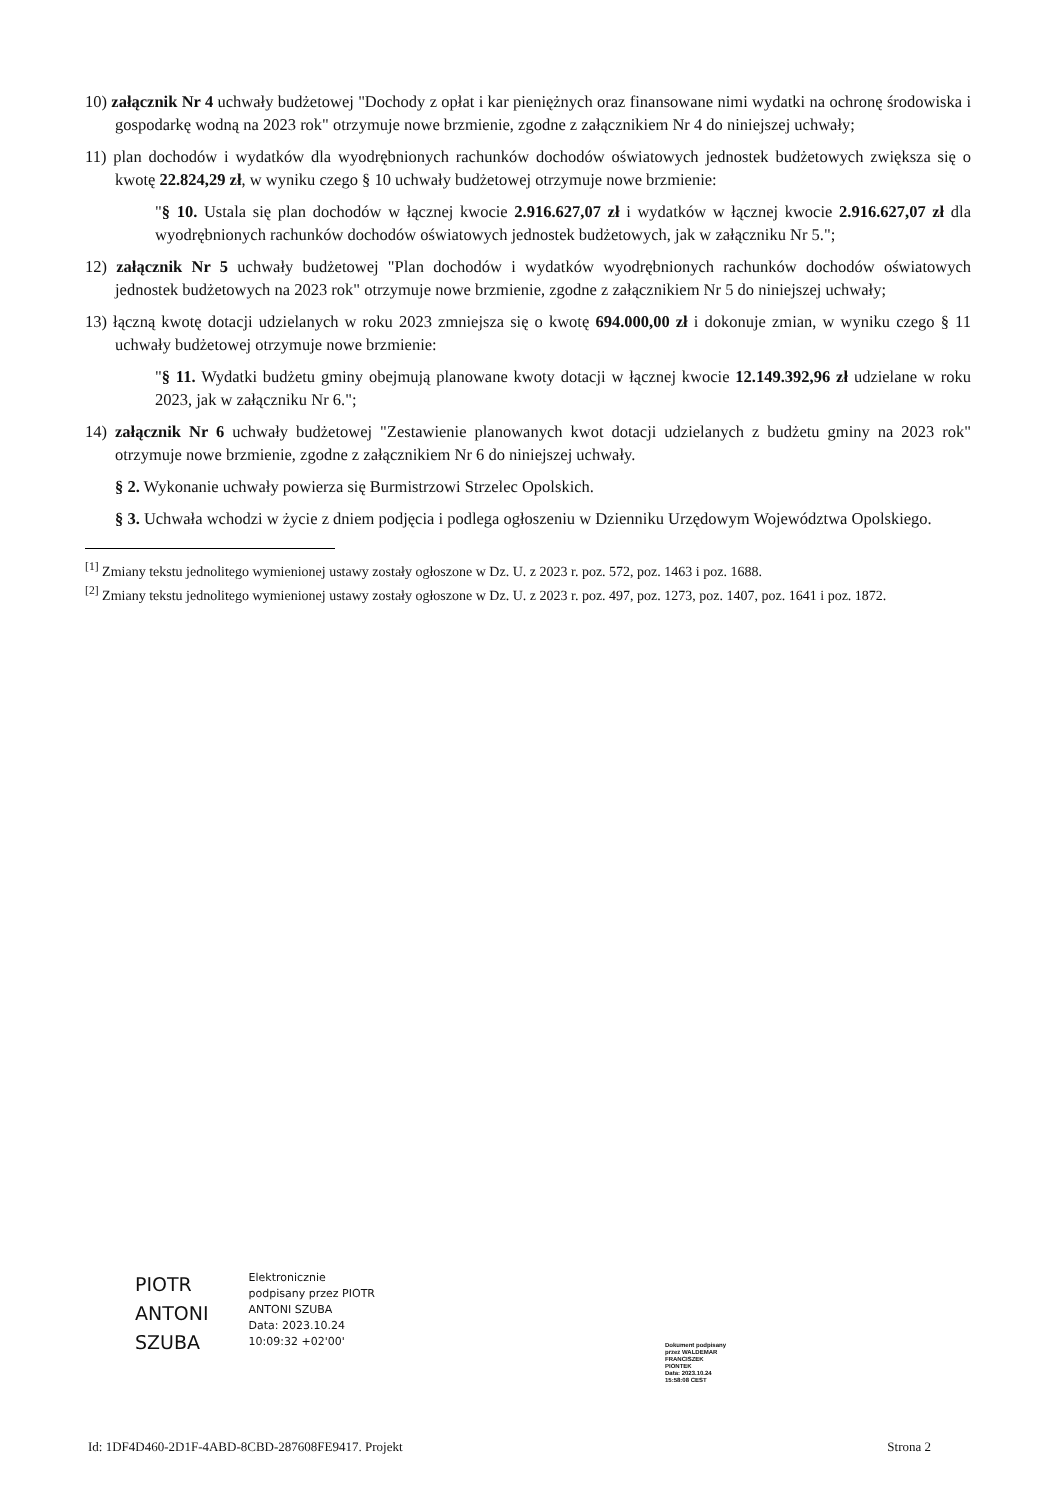10) załącznik Nr 4 uchwały budżetowej "Dochody z opłat i kar pieniężnych oraz finansowane nimi wydatki na ochronę środowiska i gospodarkę wodną na 2023 rok" otrzymuje nowe brzmienie, zgodne z załącznikiem Nr 4 do niniejszej uchwały;
11) plan dochodów i wydatków dla wyodrębnionych rachunków dochodów oświatowych jednostek budżetowych zwiększa się o kwotę 22.824,29 zł, w wyniku czego § 10 uchwały budżetowej otrzymuje nowe brzmienie:
"§ 10. Ustala się plan dochodów w łącznej kwocie 2.916.627,07 zł i wydatków w łącznej kwocie 2.916.627,07 zł dla wyodrębnionych rachunków dochodów oświatowych jednostek budżetowych, jak w załączniku Nr 5.";
12) załącznik Nr 5 uchwały budżetowej "Plan dochodów i wydatków wyodrębnionych rachunków dochodów oświatowych jednostek budżetowych na 2023 rok" otrzymuje nowe brzmienie, zgodne z załącznikiem Nr 5 do niniejszej uchwały;
13) łączną kwotę dotacji udzielanych w roku 2023 zmniejsza się o kwotę 694.000,00 zł i dokonuje zmian, w wyniku czego § 11 uchwały budżetowej otrzymuje nowe brzmienie:
"§ 11. Wydatki budżetu gminy obejmują planowane kwoty dotacji w łącznej kwocie 12.149.392,96 zł udzielane w roku 2023, jak w załączniku Nr 6.";
14) załącznik Nr 6 uchwały budżetowej "Zestawienie planowanych kwot dotacji udzielanych z budżetu gminy na 2023 rok" otrzymuje nowe brzmienie, zgodne z załącznikiem Nr 6 do niniejszej uchwały.
§ 2. Wykonanie uchwały powierza się Burmistrzowi Strzelec Opolskich.
§ 3. Uchwała wchodzi w życie z dniem podjęcia i podlega ogłoszeniu w Dzienniku Urzędowym Województwa Opolskiego.
<sup>[1]</sup> Zmiany tekstu jednolitego wymienionej ustawy zostały ogłoszone w Dz. U. z 2023 r. poz. 572, poz. 1463 i poz. 1688.
<sup>[2]</sup> Zmiany tekstu jednolitego wymienionej ustawy zostały ogłoszone w Dz. U. z 2023 r. poz. 497, poz. 1273, poz. 1407, poz. 1641 i poz. 1872.
PIOTR
ANTONI
SZUBA
Elektronicznie
podpisany przez PIOTR
ANTONI SZUBA
Data: 2023.10.24
10:09:32 +02'00'
Dokument podpisany
przez WALDEMAR
FRANCISZEK
PIONTEK
Data: 2023.10.24
15:58:08 CEST
Id: 1DF4D460-2D1F-4ABD-8CBD-287608FE9417. Projekt Strona 2